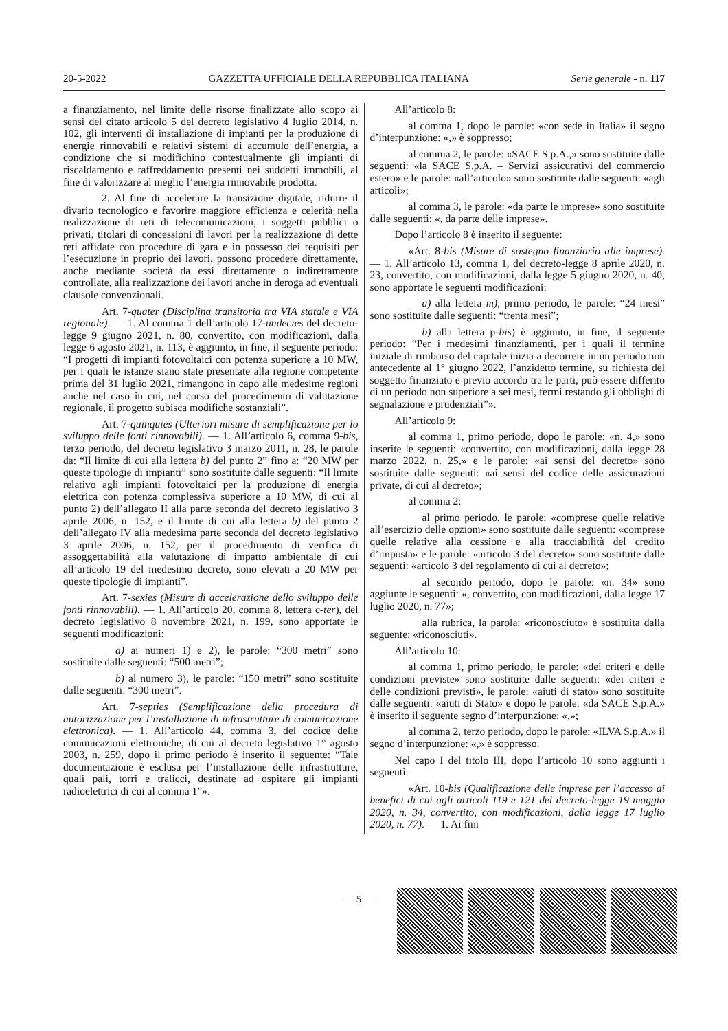20-5-2022 GAZZETTA UFFICIALE DELLA REPUBBLICA ITALIANA Serie generale - n. 117
a finanziamento, nel limite delle risorse finalizzate allo scopo ai sensi del citato articolo 5 del decreto legislativo 4 luglio 2014, n. 102, gli interventi di installazione di impianti per la produzione di energie rinnovabili e relativi sistemi di accumulo dell’energia, a condizione che si modifichino contestualmente gli impianti di riscaldamento e raffreddamento presenti nei suddetti immobili, al fine di valorizzare al meglio l’energia rinnovabile prodotta.
2. Al fine di accelerare la transizione digitale, ridurre il divario tecnologico e favorire maggiore efficienza e celerità nella realizzazione di reti di telecomunicazioni, i soggetti pubblici o privati, titolari di concessioni di lavori per la realizzazione di dette reti affidate con procedure di gara e in possesso dei requisiti per l’esecuzione in proprio dei lavori, possono procedere direttamente, anche mediante società da essi direttamente o indirettamente controllate, alla realizzazione dei lavori anche in deroga ad eventuali clausole convenzionali.
Art. 7-quater (Disciplina transitoria tra VIA statale e VIA regionale). — 1. Al comma 1 dell’articolo 17-undecies del decreto-legge 9 giugno 2021, n. 80, convertito, con modificazioni, dalla legge 6 agosto 2021, n. 113, è aggiunto, in fine, il seguente periodo: “I progetti di impianti fotovoltaici con potenza superiore a 10 MW, per i quali le istanze siano state presentate alla regione competente prima del 31 luglio 2021, rimangono in capo alle medesime regioni anche nel caso in cui, nel corso del procedimento di valutazione regionale, il progetto subisca modifiche sostanziali”.
Art. 7-quinquies (Ulteriori misure di semplificazione per lo sviluppo delle fonti rinnovabili). — 1. All’articolo 6, comma 9-bis, terzo periodo, del decreto legislativo 3 marzo 2011, n. 28, le parole da: “Il limite di cui alla lettera b) del punto 2” fino a: “20 MW per queste tipologie di impianti” sono sostituite dalle seguenti: “Il limite relativo agli impianti fotovoltaici per la produzione di energia elettrica con potenza complessiva superiore a 10 MW, di cui al punto 2) dell’allegato II alla parte seconda del decreto legislativo 3 aprile 2006, n. 152, e il limite di cui alla lettera b) del punto 2 dell’allegato IV alla medesima parte seconda del decreto legislativo 3 aprile 2006, n. 152, per il procedimento di verifica di assoggettabilità alla valutazione di impatto ambientale di cui all’articolo 19 del medesimo decreto, sono elevati a 20 MW per queste tipologie di impianti”.
Art. 7-sexies (Misure di accelerazione dello sviluppo delle fonti rinnovabili). — 1. All’articolo 20, comma 8, lettera c-ter), del decreto legislativo 8 novembre 2021, n. 199, sono apportate le seguenti modificazioni:
a) ai numeri 1) e 2), le parole: “300 metri” sono sostituite dalle seguenti: “500 metri”;
b) al numero 3), le parole: “150 metri” sono sostituite dalle seguenti: “300 metri”.
Art. 7-septies (Semplificazione della procedura di autorizzazione per l’installazione di infrastrutture di comunicazione elettronica). — 1. All’articolo 44, comma 3, del codice delle comunicazioni elettroniche, di cui al decreto legislativo 1° agosto 2003, n. 259, dopo il primo periodo è inserito il seguente: “Tale documentazione è esclusa per l’installazione delle infrastrutture, quali pali, torri e tralicci, destinate ad ospitare gli impianti radioelettrici di cui al comma 1”».
All’articolo 8:
al comma 1, dopo le parole: «con sede in Italia» il segno d’interpunzione: «,» è soppresso;
al comma 2, le parole: «SACE S.p.A.,» sono sostituite dalle seguenti: «la SACE S.p.A. – Servizi assicurativi del commercio estero» e le parole: «all’articolo» sono sostituite dalle seguenti: «agli articoli»;
al comma 3, le parole: «da parte le imprese» sono sostituite dalle seguenti: «, da parte delle imprese».
Dopo l’articolo 8 è inserito il seguente:
«Art. 8-bis (Misure di sostegno finanziario alle imprese). — 1. All’articolo 13, comma 1, del decreto-legge 8 aprile 2020, n. 23, convertito, con modificazioni, dalla legge 5 giugno 2020, n. 40, sono apportate le seguenti modificazioni:
a) alla lettera m), primo periodo, le parole: “24 mesi” sono sostituite dalle seguenti: “trenta mesi”;
b) alla lettera p-bis) è aggiunto, in fine, il seguente periodo: “Per i medesimi finanziamenti, per i quali il termine iniziale di rimborso del capitale inizia a decorrere in un periodo non antecedente al 1° giugno 2022, l’anzidetto termine, su richiesta del soggetto finanziato e previo accordo tra le parti, può essere differito di un periodo non superiore a sei mesi, fermi restando gli obblighi di segnalazione e prudenziali”».
All’articolo 9:
al comma 1, primo periodo, dopo le parole: «n. 4,» sono inserite le seguenti: «convertito, con modificazioni, dalla legge 28 marzo 2022, n. 25,» e le parole: «ai sensi del decreto» sono sostituite dalle seguenti: «ai sensi del codice delle assicurazioni private, di cui al decreto»;
al comma 2:
al primo periodo, le parole: «comprese quelle relative all’esercizio delle opzioni» sono sostituite dalle seguenti: «comprese quelle relative alla cessione e alla tracciabilità del credito d’imposta» e le parole: «articolo 3 del decreto» sono sostituite dalle seguenti: «articolo 3 del regolamento di cui al decreto»;
al secondo periodo, dopo le parole: «n. 34» sono aggiunte le seguenti: «, convertito, con modificazioni, dalla legge 17 luglio 2020, n. 77»;
alla rubrica, la parola: «riconosciuto» è sostituita dalla seguente: «riconosciuti».
All’articolo 10:
al comma 1, primo periodo, le parole: «dei criteri e delle condizioni previste» sono sostituite dalle seguenti: «dei criteri e delle condizioni previsti», le parole: «aiuti di stato» sono sostituite dalle seguenti: «aiuti di Stato» e dopo le parole: «da SACE S.p.A.» è inserito il seguente segno d’interpunzione: «,»;
al comma 2, terzo periodo, dopo le parole: «ILVA S.p.A.» il segno d’interpunzione: «,» è soppresso.
Nel capo I del titolo III, dopo l’articolo 10 sono aggiunti i seguenti:
«Art. 10-bis (Qualificazione delle imprese per l’accesso ai benefici di cui agli articoli 119 e 121 del decreto-legge 19 maggio 2020, n. 34, convertito, con modificazioni, dalla legge 17 luglio 2020, n. 77). — 1. Ai fini
— 5 —